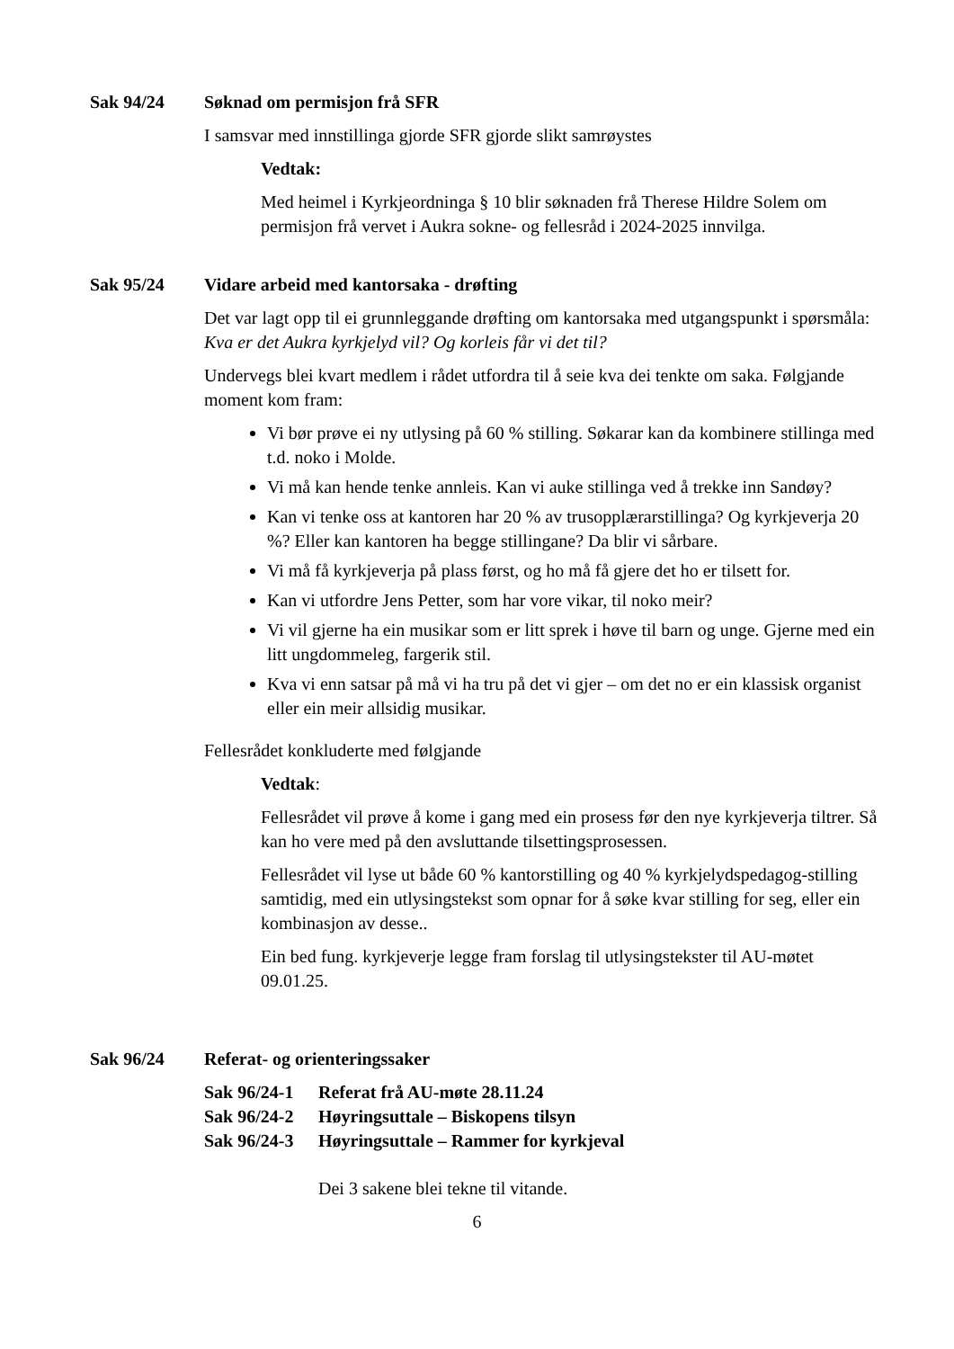Sak 94/24 Søknad om permisjon frå SFR
I samsvar med innstillinga gjorde SFR gjorde slikt samrøystes
Vedtak:
Med heimel i Kyrkjeordninga § 10 blir søknaden frå Therese Hildre Solem om permisjon frå vervet i Aukra sokne- og fellesråd i 2024-2025 innvilga.
Sak 95/24 Vidare arbeid med kantorsaka - drøfting
Det var lagt opp til ei grunnleggande drøfting om kantorsaka med utgangspunkt i spørsmåla: Kva er det Aukra kyrkjelyd vil? Og korleis får vi det til?
Undervegs blei kvart medlem i rådet utfordra til å seie kva dei tenkte om saka. Følgjande moment kom fram:
Vi bør prøve ei ny utlysing på 60 % stilling. Søkarar kan da kombinere stillinga med t.d. noko i Molde.
Vi må kan hende tenke annleis. Kan vi auke stillinga ved å trekke inn Sandøy?
Kan vi tenke oss at kantoren har 20 % av trusopplærarstillinga? Og kyrkjeverja 20 %? Eller kan kantoren ha begge stillingane? Da blir vi sårbare.
Vi må få kyrkjeverja på plass først, og ho må få gjere det ho er tilsett for.
Kan vi utfordre Jens Petter, som har vore vikar, til noko meir?
Vi vil gjerne ha ein musikar som er litt sprek i høve til barn og unge. Gjerne med ein litt ungdommeleg, fargerik stil.
Kva vi enn satsar på må vi ha tru på det vi gjer – om det no er ein klassisk organist eller ein meir allsidig musikar.
Fellesrådet konkluderte med følgjande
Vedtak:
Fellesrådet vil prøve å kome i gang med ein prosess før den nye kyrkjeverja tiltrer. Så kan ho vere med på den avsluttande tilsettingsprosessen.
Fellesrådet vil lyse ut både 60 % kantorstilling og 40 % kyrkjelydspedagog-stilling samtidig, med ein utlysingstekst som opnar for å søke kvar stilling for seg, eller ein kombinasjon av desse..
Ein bed fung. kyrkjeverje legge fram forslag til utlysingstekster til AU-møtet 09.01.25.
Sak 96/24 Referat- og orienteringssaker
Sak 96/24-1 Referat frå AU-møte 28.11.24
Sak 96/24-2 Høyringsuttale – Biskopens tilsyn
Sak 96/24-3 Høyringsuttale – Rammer for kyrkjeval
Dei 3 sakene blei tekne til vitande.
6